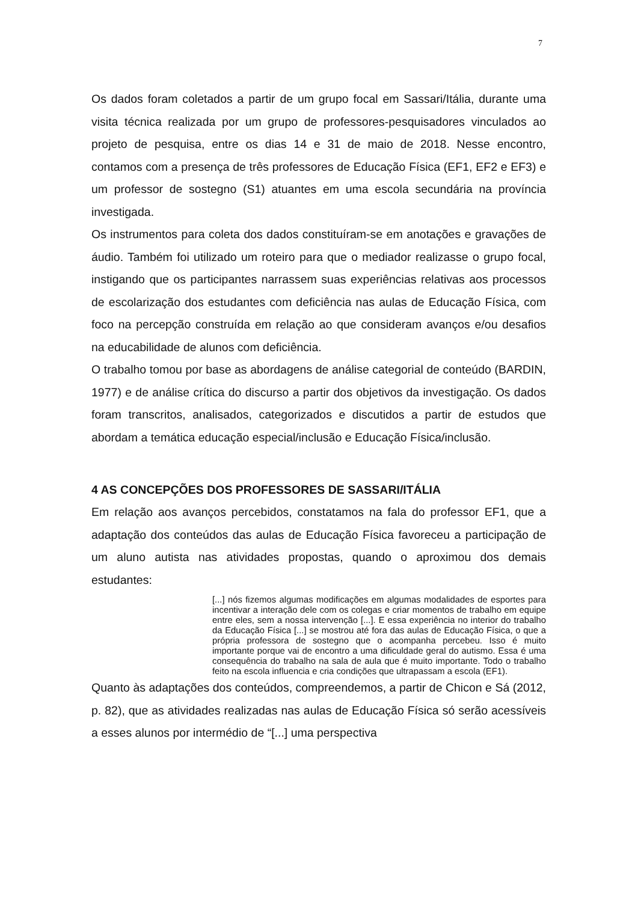7
Os dados foram coletados a partir de um grupo focal em Sassari/Itália, durante uma visita técnica realizada por um grupo de professores-pesquisadores vinculados ao projeto de pesquisa, entre os dias 14 e 31 de maio de 2018. Nesse encontro, contamos com a presença de três professores de Educação Física (EF1, EF2 e EF3) e um professor de sostegno (S1) atuantes em uma escola secundária na província investigada.
Os instrumentos para coleta dos dados constituíram-se em anotações e gravações de áudio. Também foi utilizado um roteiro para que o mediador realizasse o grupo focal, instigando que os participantes narrassem suas experiências relativas aos processos de escolarização dos estudantes com deficiência nas aulas de Educação Física, com foco na percepção construída em relação ao que consideram avanços e/ou desafios na educabilidade de alunos com deficiência.
O trabalho tomou por base as abordagens de análise categorial de conteúdo (BARDIN, 1977) e de análise crítica do discurso a partir dos objetivos da investigação. Os dados foram transcritos, analisados, categorizados e discutidos a partir de estudos que abordam a temática educação especial/inclusão e Educação Física/inclusão.
4 AS CONCEPÇÕES DOS PROFESSORES DE SASSARI/ITÁLIA
Em relação aos avanços percebidos, constatamos na fala do professor EF1, que a adaptação dos conteúdos das aulas de Educação Física favoreceu a participação de um aluno autista nas atividades propostas, quando o aproximou dos demais estudantes:
[...] nós fizemos algumas modificações em algumas modalidades de esportes para incentivar a interação dele com os colegas e criar momentos de trabalho em equipe entre eles, sem a nossa intervenção [...]. E essa experiência no interior do trabalho da Educação Física [...] se mostrou até fora das aulas de Educação Física, o que a própria professora de sostegno que o acompanha percebeu. Isso é muito importante porque vai de encontro a uma dificuldade geral do autismo. Essa é uma consequência do trabalho na sala de aula que é muito importante. Todo o trabalho feito na escola influencia e cria condições que ultrapassam a escola (EF1).
Quanto às adaptações dos conteúdos, compreendemos, a partir de Chicon e Sá (2012, p. 82), que as atividades realizadas nas aulas de Educação Física só serão acessíveis a esses alunos por intermédio de “[...] uma perspectiva